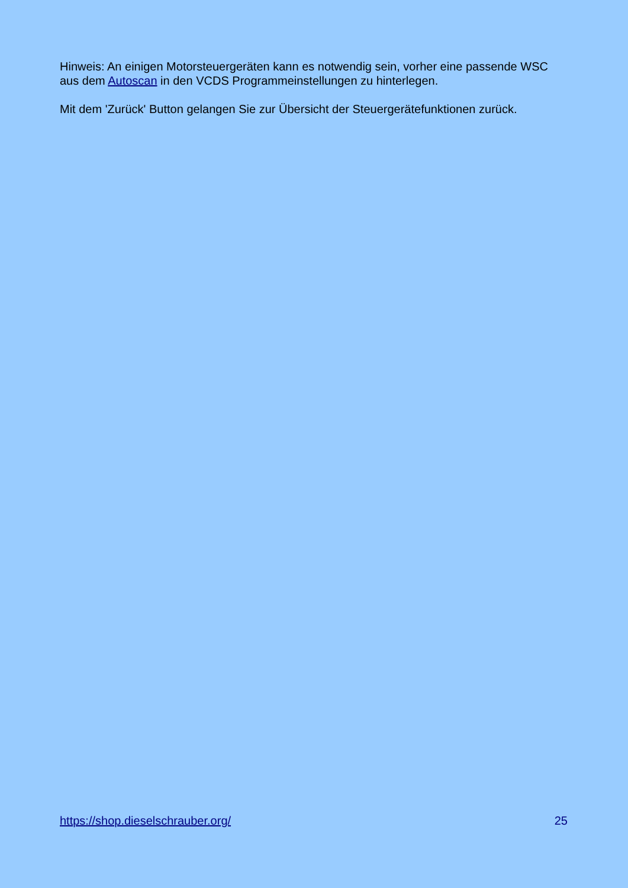Hinweis: An einigen Motorsteuergeräten kann es notwendig sein, vorher eine passende WSC aus dem Autoscan in den VCDS Programmeinstellungen zu hinterlegen.
Mit dem 'Zurück' Button gelangen Sie zur Übersicht der Steuergerätefunktionen zurück.
https://shop.dieselschrauber.org/ 25